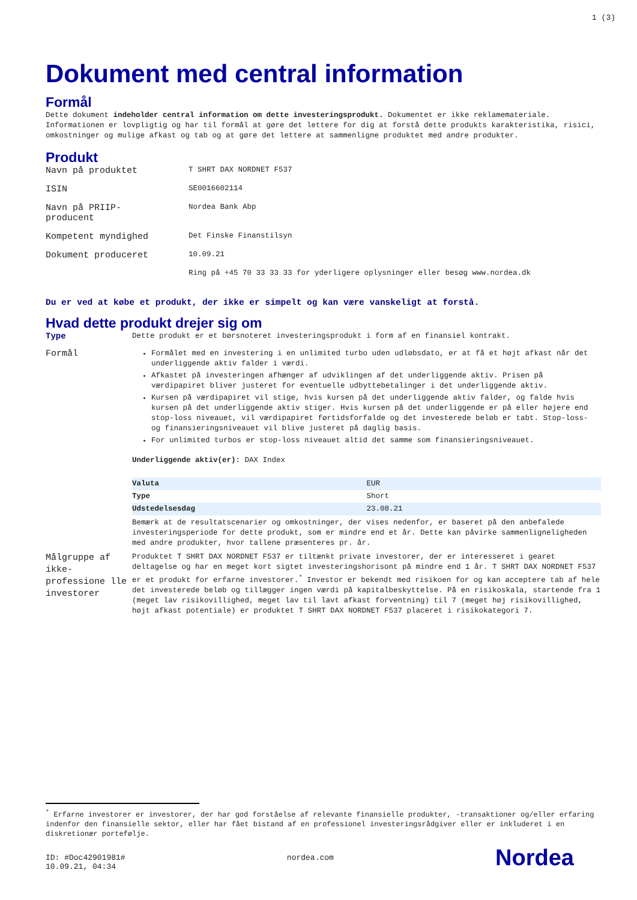1 (3)
Dokument med central information
Formål
Dette dokument indeholder central information om dette investeringsprodukt. Dokumentet er ikke reklamemateriale. Informationen er lovpligtig og har til formål at gøre det lettere for dig at forstå dette produkts karakteristika, risici, omkostninger og mulige afkast og tab og at gøre det lettere at sammenligne produktet med andre produkter.
Produkt
| Navn på produktet | T SHRT DAX NORDNET F537 |
| ISIN | SE0016602114 |
| Navn på PRIIP- producent | Nordea Bank Abp |
| Kompetent myndighed | Det Finske Finanstilsyn |
| Dokument produceret | 10.09.21 |
| | Ring på +45 70 33 33 33 for yderligere oplysninger eller besøg www.nordea.dk |
Du er ved at købe et produkt, der ikke er simpelt og kan være vanskeligt at forstå.
Hvad dette produkt drejer sig om
Type
Dette produkt er et børsnoteret investeringsprodukt i form af en finansiel kontrakt.
Formål
Formålet med en investering i en unlimited turbo uden udløbsdato, er at få et højt afkast når det underliggende aktiv falder i værdi.
Afkastet på investeringen afhænger af udviklingen af det underliggende aktiv. Prisen på værdipapiret bliver justeret for eventuelle udbyttebetalinger i det underliggende aktiv.
Kursen på værdipapiret vil stige, hvis kursen på det underliggende aktiv falder, og falde hvis kursen på det underliggende aktiv stiger. Hvis kursen på det underliggende er på eller højere end stop-loss niveauet, vil værdipapiret førtidsforfalde og det investerede beløb er tabt. Stop-loss- og finansieringsniveauet vil blive justeret på daglig basis.
For unlimited turbos er stop-loss niveauet altid det samme som finansieringsniveauet.
Underliggende aktiv(er): DAX Index
| Valuta | EUR |
| Type | Short |
| Udstedelsesdag | 23.08.21 |
Bemærk at de resultatscenarier og omkostninger, der vises nedenfor, er baseret på den anbefalede investeringsperiode for dette produkt, som er mindre end et år. Dette kan påvirke sammenligneligheden med andre produkter, hvor tallene præsenteres pr. år.
Målgruppe af ikke-professione lle investorer
Produktet T SHRT DAX NORDNET F537 er tiltænkt private investorer, der er interesseret i gearet deltagelse og har en meget kort sigtet investeringshorisont på mindre end 1 år. T SHRT DAX NORDNET F537 er et produkt for erfarne investorer.<sup>*</sup> Investor er bekendt med risikoen for og kan acceptere tab af hele det investerede beløb og tillægger ingen værdi på kapitalbeskyttelse. På en risikoskala, startende fra 1 (meget lav risikovillighed, meget lav til lavt afkast forventning) til 7 (meget høj risikovillighed, højt afkast potentiale) er produktet T SHRT DAX NORDNET F537 placeret i risikokategori 7.
<sup>*</sup> Erfarne investorer er investorer, der har god forståelse af relevante finansielle produkter, -transaktioner og/eller erfaring indenfor den finansielle sektor, eller har fået bistand af en professionel investeringsrådgiver eller er inkluderet i en diskretionær portefølje.
ID: #Doc42901981#
10.09.21, 04:34
nordea.com
Nordea